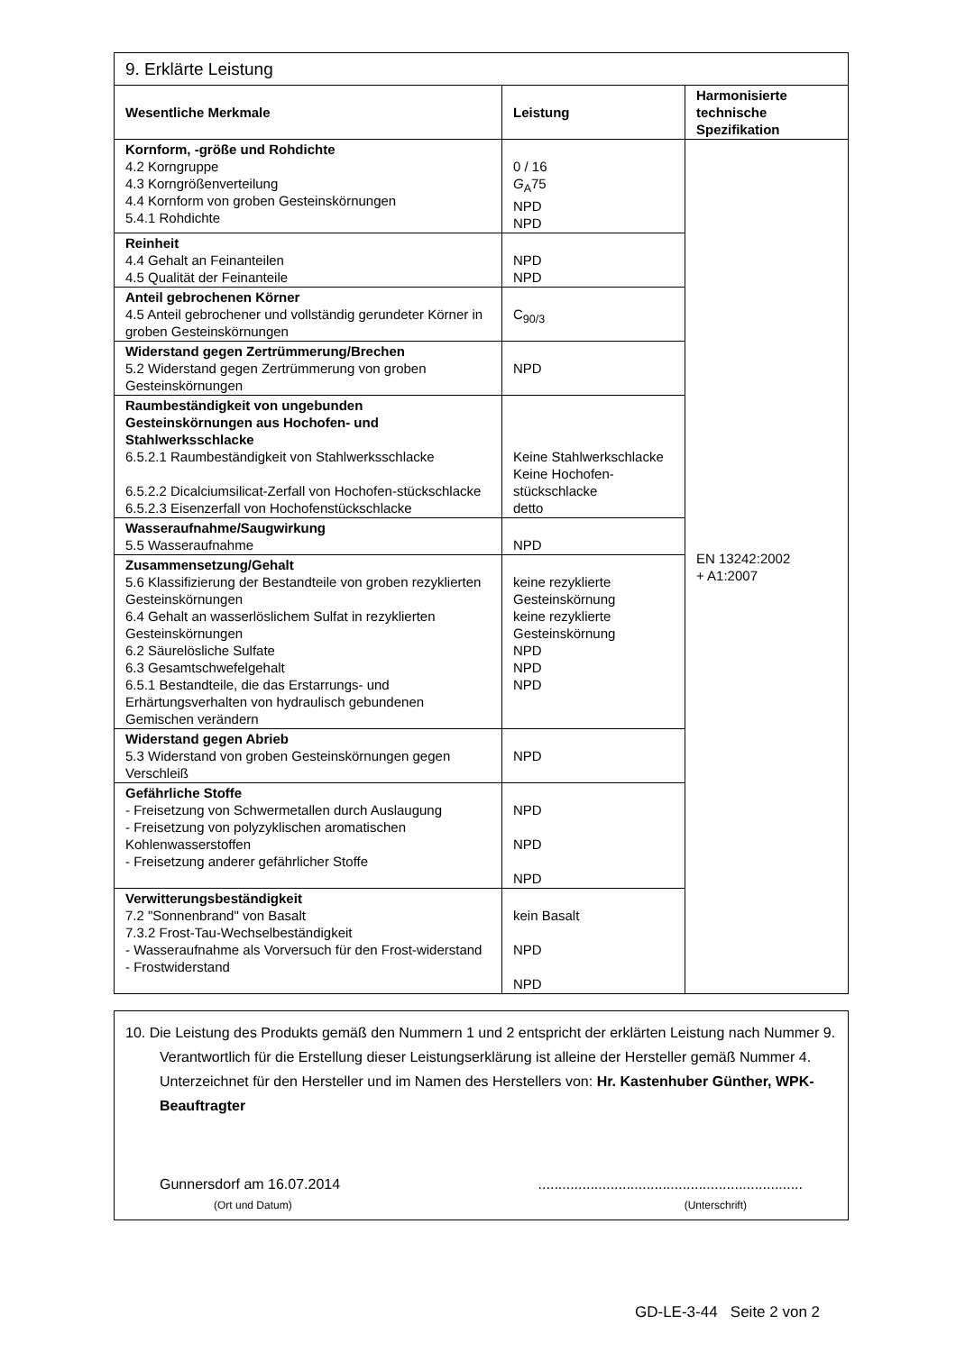| 9. Erklärte Leistung | | |
| Wesentliche Merkmale | Leistung | Harmonisierte technische Spezifikation |
| Kornform, -größe und Rohdichte 4.2 Korngruppe 4.3 Korngrößenverteilung 4.4 Kornform von groben Gesteinskörnungen 5.4.1 Rohdichte | 0 / 16 G<sub>A</sub>75 NPD NPD | EN 13242:2002 + A1:2007 |
| Reinheit 4.4 Gehalt an Feinanteilen 4.5 Qualität der Feinanteile | NPD NPD | |
| Anteil gebrochenen Körner 4.5 Anteil gebrochener und vollständig gerundeter Körner in groben Gesteinskörnungen | C<sub>90/3</sub> | |
| Widerstand gegen Zertrümmerung/Brechen 5.2 Widerstand gegen Zertrümmerung von groben Gesteinskörnungen | NPD | |
| Raumbeständigkeit von ungebunden Gesteinskörnungen aus Hochofen- und Stahlwerksschlacke 6.5.2.1 Raumbeständigkeit von Stahlwerksschlacke 6.5.2.2 Dicalciumsilicat-Zerfall von Hochofen-stückschlacke 6.5.2.3 Eisenzerfall von Hochofenstückschlacke | Keine Stahlwerkschlacke Keine Hochofen-stückschlacke detto | |
| Wasseraufnahme/Saugwirkung 5.5 Wasseraufnahme | NPD | |
| Zusammensetzung/Gehalt 5.6 Klassifizierung der Bestandteile von groben rezyklierten Gesteinskörnungen 6.4 Gehalt an wasserlöslichem Sulfat in rezyklierten Gesteinskörnungen 6.2 Säurelösliche Sulfate 6.3 Gesamtschwefelgehalt 6.5.1 Bestandteile, die das Erstarrungs- und Erhärtungsverhalten von hydraulisch gebundenen Gemischen verändern | keine rezyklierte Gesteinskörnung keine rezyklierte Gesteinskörnung NPD NPD NPD | |
| Widerstand gegen Abrieb 5.3 Widerstand von groben Gesteinskörnungen gegen Verschleiß | NPD | |
| Gefährliche Stoffe - Freisetzung von Schwermetallen durch Auslaugung - Freisetzung von polyzyklischen aromatischen Kohlenwasserstoffen - Freisetzung anderer gefährlicher Stoffe | NPD NPD NPD | |
| Verwitterungsbeständigkeit 7.2 "Sonnenbrand" von Basalt 7.3.2 Frost-Tau-Wechselbeständigkeit - Wasseraufnahme als Vorversuch für den Frost-widerstand - Frostwiderstand | kein Basalt NPD NPD | |
10. Die Leistung des Produkts gemäß den Nummern 1 und 2 entspricht der erklärten Leistung nach Nummer 9. Verantwortlich für die Erstellung dieser Leistungserklärung ist alleine der Hersteller gemäß Nummer 4. Unterzeichnet für den Hersteller und im Namen des Herstellers von: Hr. Kastenhuber Günther, WPK-Beauftragter
Gunnersdorf am 16.07.2014..................................................................
(Ort und Datum) (Unterschrift)
GD-LE-3-44 Seite 2 von 2